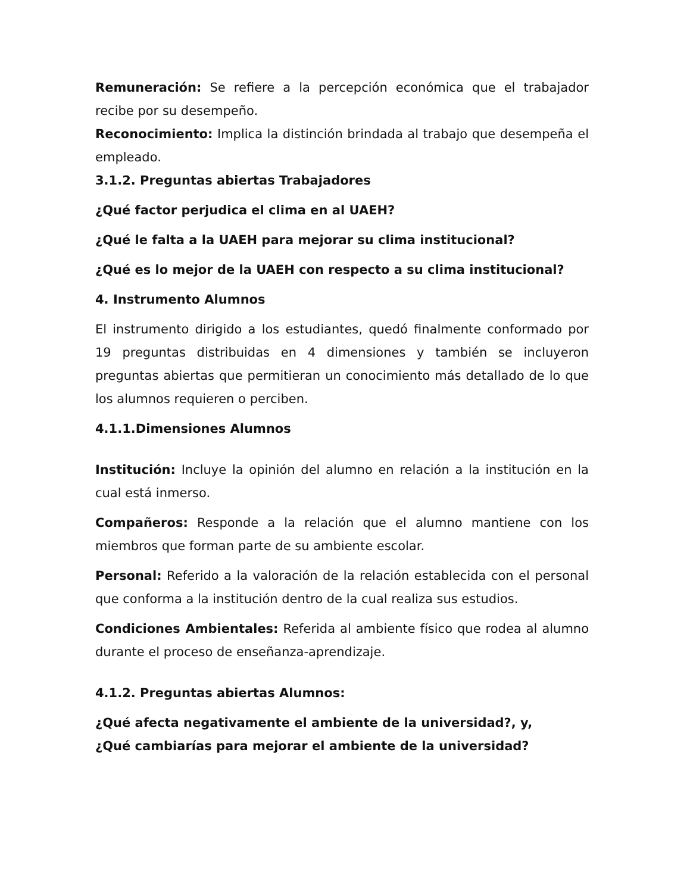Remuneración: Se refiere a la percepción económica que el trabajador recibe por su desempeño.
Reconocimiento: Implica la distinción brindada al trabajo que desempeña el empleado.
3.1.2. Preguntas abiertas Trabajadores
¿Qué factor perjudica el clima en al UAEH?
¿Qué le falta a la UAEH para mejorar su clima institucional?
¿Qué es lo mejor de la UAEH con respecto a su clima institucional?
4. Instrumento Alumnos
El instrumento dirigido a los estudiantes, quedó finalmente conformado por 19 preguntas distribuidas en 4 dimensiones y también se incluyeron preguntas abiertas que permitieran un conocimiento más detallado de lo que los alumnos requieren o perciben.
4.1.1.Dimensiones Alumnos
Institución: Incluye la opinión del alumno en relación a la institución en la cual está inmerso.
Compañeros: Responde a la relación que el alumno mantiene con los miembros que forman parte de su ambiente escolar.
Personal: Referido a la valoración de la relación establecida con el personal que conforma a la institución dentro de la cual realiza sus estudios.
Condiciones Ambientales: Referida al ambiente físico que rodea al alumno durante el proceso de enseñanza-aprendizaje.
4.1.2. Preguntas abiertas Alumnos:
¿Qué afecta negativamente el ambiente de la universidad?, y,
¿Qué cambiarías para mejorar el ambiente de la universidad?